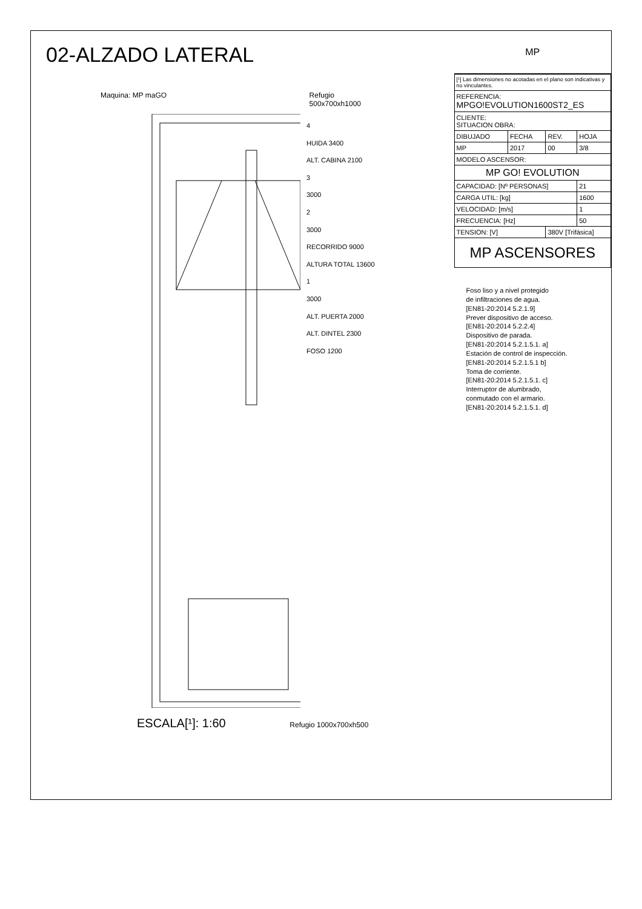02-ALZADO LATERAL
Maquina: MP maGO Refugio
500x700xh1000
4
HUIDA 3400
ALT. CABINA 2100
3
3000
2
3000
RECORRIDO 9000
ALTURA TOTAL 13600
1
3000
ALT. PUERTA 2000
ALT. DINTEL 2300
FOSO 1200
ESCALA[¹]: 1:60 Refugio 1000x700xh500
MP
| [¹] Las dimensiones no acotadas en el plano son indicativas y no vinculantes. | | | |
| REFERENCIA: MPGO!EVOLUTION1600ST2_ES | | | |
| CLIENTE: SITUACION OBRA: | | | |
| DIBUJADO | FECHA | REV. | HOJA |
| MP | 2017 | 00 | 3/8 |
| MODELO ASCENSOR: | | | |
| MP GO! EVOLUTION | | | |
| CAPACIDAD: [Nº PERSONAS] | | | 21 |
| CARGA UTIL: [kg] | | | 1600 |
| VELOCIDAD: [m/s] | | | 1 |
| FRECUENCIA: [Hz] | | | 50 |
| TENSION: [V] | | 380V [Trifásica] | |
| MP ASCENSORES | | | |
Foso liso y a nivel protegido
de infiltraciones de agua.
[EN81-20:2014 5.2.1.9]
Prever dispositivo de acceso.
[EN81-20:2014 5.2.2.4]
Dispositivo de parada.
[EN81-20:2014 5.2.1.5.1. a]
Estación de control de inspección.
[EN81-20:2014 5.2.1.5.1 b]
Toma de corriente.
[EN81-20:2014 5.2.1.5.1. c]
Interruptor de alumbrado,
conmutado con el armario.
[EN81-20:2014 5.2.1.5.1. d]